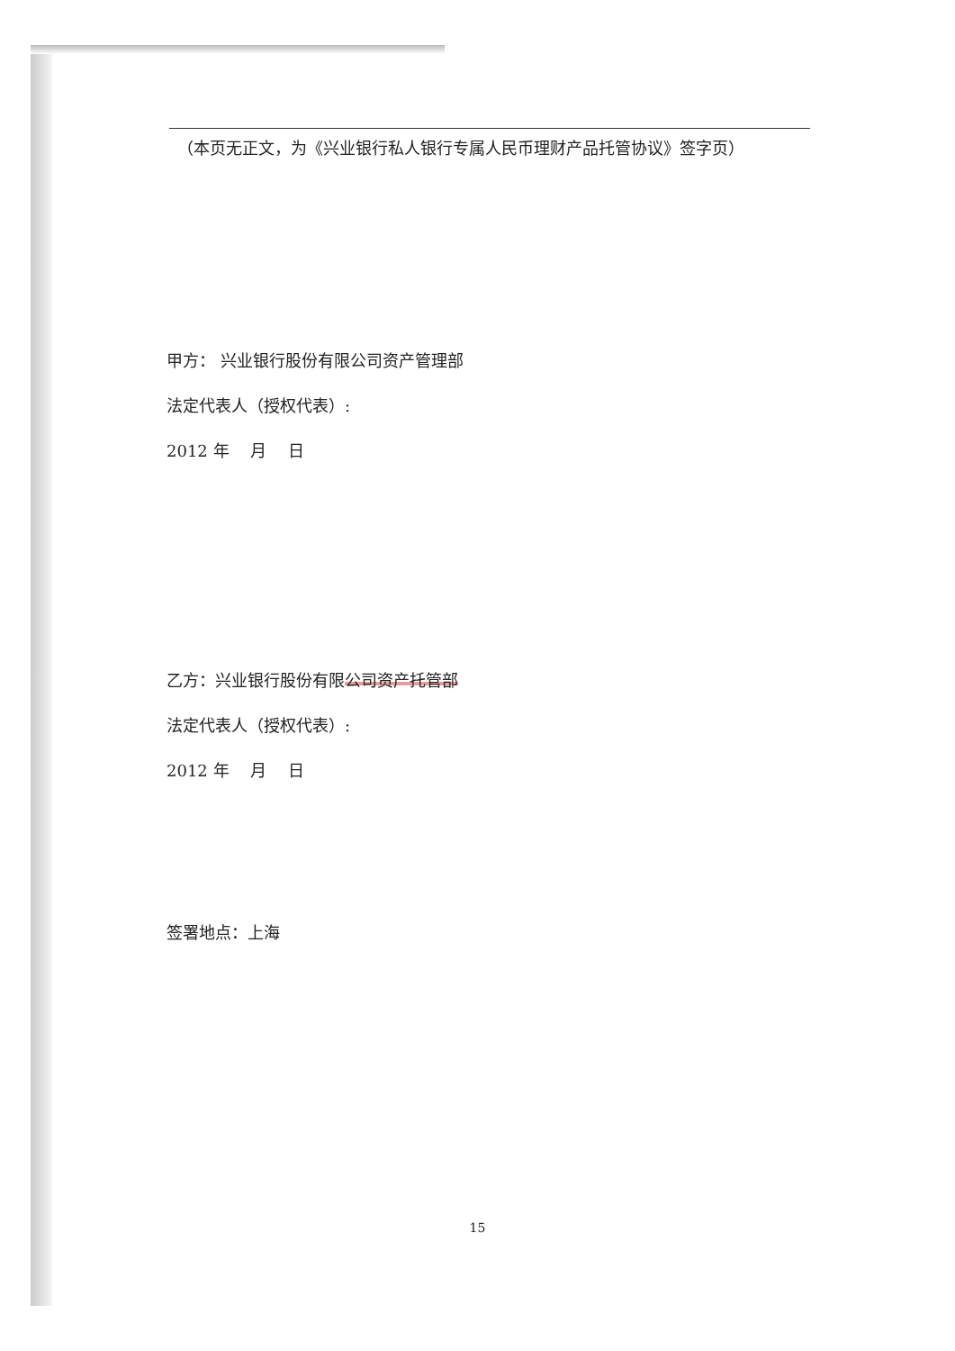（本页无正文，为《兴业银行私人银行专属人民币理财产品托管协议》签字页）
甲方： 兴业银行股份有限公司资产管理部
法定代表人（授权代表）:
2012 年　 月　 日
乙方：兴业银行股份有限公司资产托管部
法定代表人（授权代表）:
2012 年　 月　 日
签署地点：上海
15